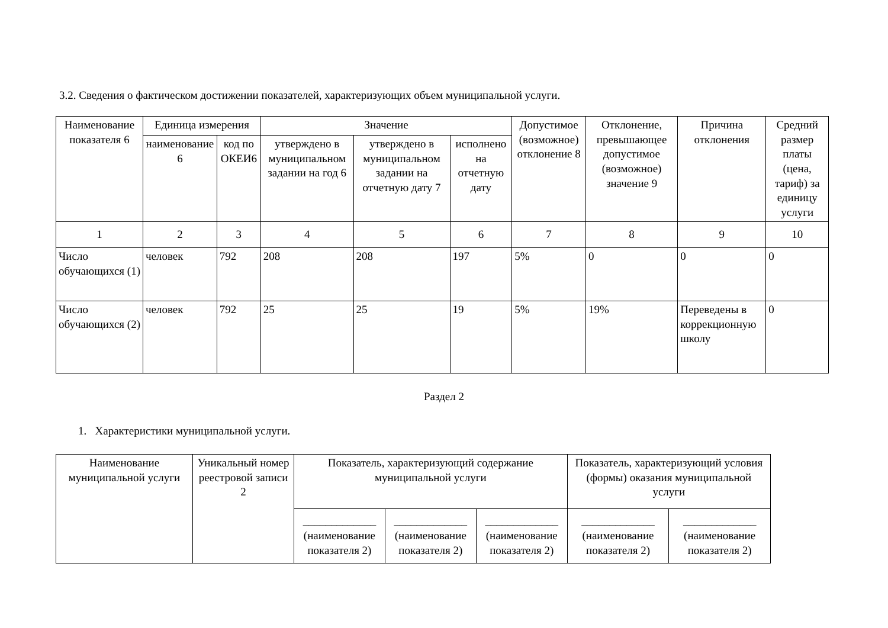3.2. Сведения о фактическом достижении показателей, характеризующих объем муниципальной услуги.
| Наименование показателя 6 | Единица измерения | | Значение | | | Допустимое (возможное) отклонение 8 | Отклонение, превышающее допустимое (возможное) значение 9 | Причина отклонения | Средний размер платы (цена, тариф) за единицу услуги |
| --- | --- | --- | --- | --- | --- | --- | --- | --- | --- |
| | наименование 6 | код по ОКЕИ6 | утверждено в муниципальном задании на год 6 | утверждено в муниципальном задании на отчетную дату 7 | исполнено на отчетную дату | | | | |
| 1 | 2 | 3 | 4 | 5 | 6 | 7 | 8 | 9 | 10 |
| Число обучающихся (1) | человек | 792 | 208 | 208 | 197 | 5% | 0 | 0 | 0 |
| Число обучающихся (2) | человек | 792 | 25 | 25 | 19 | 5% | 19% | Переведены в коррекционную школу | 0 |
Раздел 2
1. Характеристики муниципальной услуги.
| Наименование муниципальной услуги | Уникальный номер реестровой записи 2 | Показатель, характеризующий содержание муниципальной услуги | | | Показатель, характеризующий условия (формы) оказания муниципальной услуги | |
| --- | --- | --- | --- | --- | --- | --- |
| | | _____________ (наименование показателя 2) | _____________ (наименование показателя 2) | _____________ (наименование показателя 2) | _____________ (наименование показателя 2) | _____________ (наименование показателя 2) |